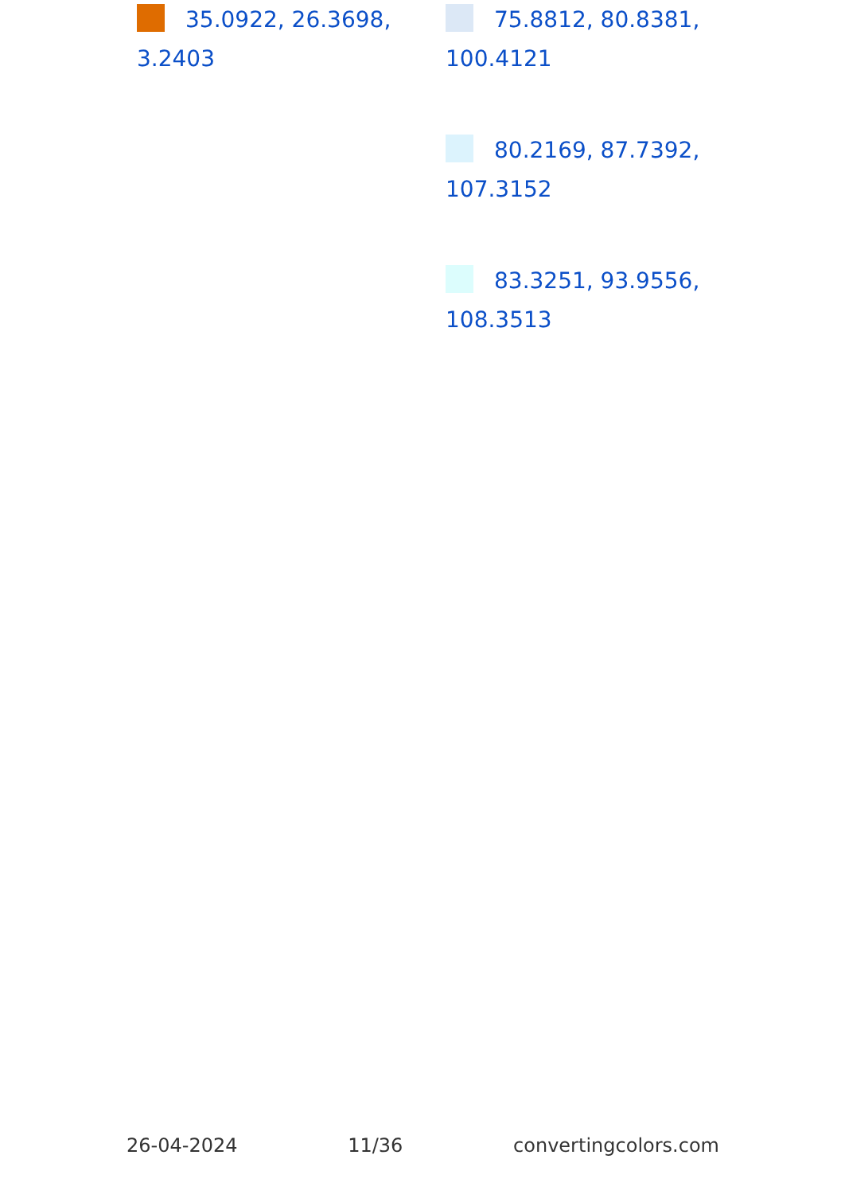35.0922, 26.3698, 3.2403 75.8812, 80.8381, 100.4121
80.2169, 87.7392, 107.3152
83.3251, 93.9556, 108.3513
26-04-2024 11/36 convertingcolors.com